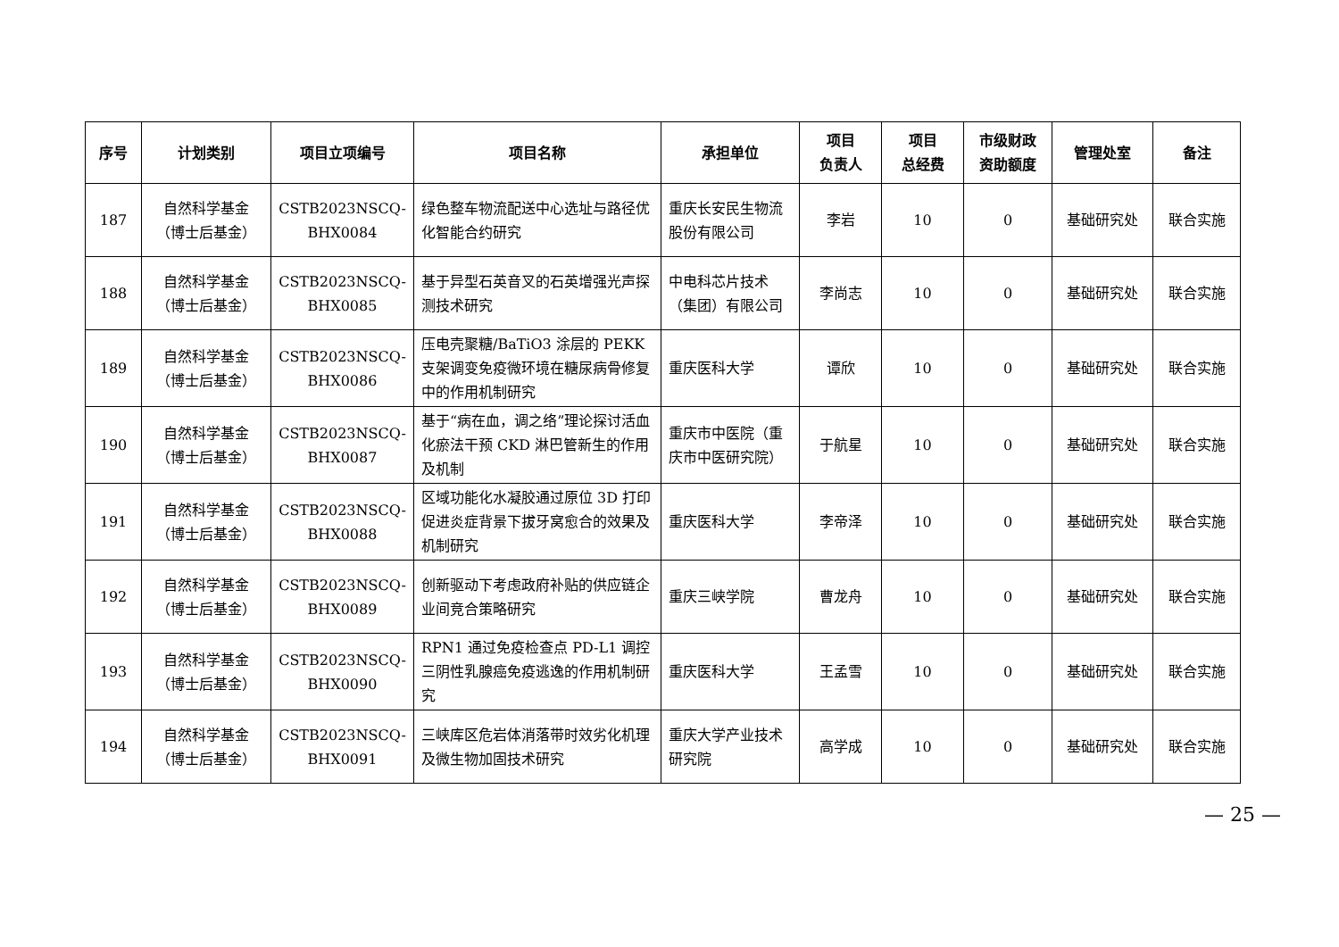| 序号 | 计划类别 | 项目立项编号 | 项目名称 | 承担单位 | 项目 负责人 | 项目 总经费 | 市级财政 资助额度 | 管理处室 | 备注 |
| --- | --- | --- | --- | --- | --- | --- | --- | --- | --- |
| 187 | 自然科学基金 （博士后基金） | CSTB2023NSCQ- BHX0084 | 绿色整车物流配送中心选址与路径优化智能合约研究 | 重庆长安民生物流股份有限公司 | 李岩 | 10 | 0 | 基础研究处 | 联合实施 |
| 188 | 自然科学基金 （博士后基金） | CSTB2023NSCQ- BHX0085 | 基于异型石英音叉的石英增强光声探测技术研究 | 中电科芯片技术（集团）有限公司 | 李尚志 | 10 | 0 | 基础研究处 | 联合实施 |
| 189 | 自然科学基金 （博士后基金） | CSTB2023NSCQ- BHX0086 | 压电壳聚糖/BaTiO3 涂层的 PEKK 支架调变免疫微环境在糖尿病骨修复中的作用机制研究 | 重庆医科大学 | 谭欣 | 10 | 0 | 基础研究处 | 联合实施 |
| 190 | 自然科学基金 （博士后基金） | CSTB2023NSCQ- BHX0087 | 基于“病在血，调之络”理论探讨活血化瘀法干预 CKD 淋巴管新生的作用及机制 | 重庆市中医院（重庆市中医研究院） | 于航星 | 10 | 0 | 基础研究处 | 联合实施 |
| 191 | 自然科学基金 （博士后基金） | CSTB2023NSCQ- BHX0088 | 区域功能化水凝胶通过原位 3D 打印促进炎症背景下拔牙窝愈合的效果及机制研究 | 重庆医科大学 | 李帝泽 | 10 | 0 | 基础研究处 | 联合实施 |
| 192 | 自然科学基金 （博士后基金） | CSTB2023NSCQ- BHX0089 | 创新驱动下考虑政府补贴的供应链企业间竞合策略研究 | 重庆三峡学院 | 曹龙舟 | 10 | 0 | 基础研究处 | 联合实施 |
| 193 | 自然科学基金 （博士后基金） | CSTB2023NSCQ- BHX0090 | RPN1 通过免疫检查点 PD-L1 调控三阴性乳腺癌免疫逃逸的作用机制研究 | 重庆医科大学 | 王孟雪 | 10 | 0 | 基础研究处 | 联合实施 |
| 194 | 自然科学基金 （博士后基金） | CSTB2023NSCQ- BHX0091 | 三峡库区危岩体消落带时效劣化机理及微生物加固技术研究 | 重庆大学产业技术研究院 | 高学成 | 10 | 0 | 基础研究处 | 联合实施 |
— 25 —